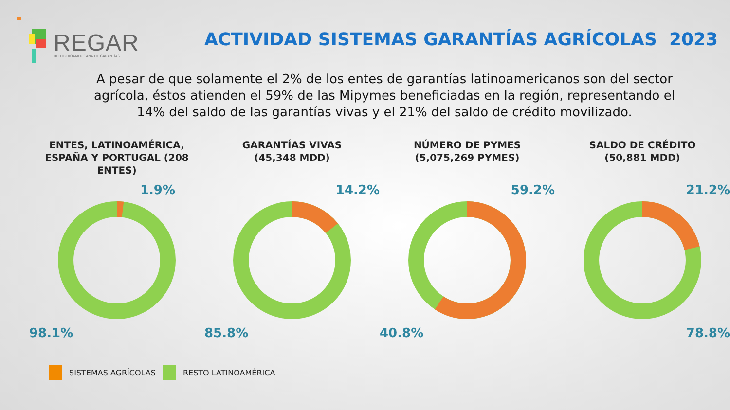REGAR
RED IBEROAMERICANA DE GARANTÍAS
ACTIVIDAD SISTEMAS GARANTÍAS AGRÍCOLAS 2023
A pesar de que solamente el 2% de los entes de garantías latinoamericanos son del sector agrícola, éstos atienden el 59% de las Mipymes beneficiadas en la región, representando el 14% del saldo de las garantías vivas y el 21% del saldo de crédito movilizado.
ENTES, LATINOAMÉRICA, ESPAÑA Y PORTUGAL (208 ENTES)
1.9%
98.1%
GARANTÍAS VIVAS
(45,348 MDD)
14.2%
85.8%
NÚMERO DE PYMES
(5,075,269 PYMES)
59.2%
40.8%
SALDO DE CRÉDITO
(50,881 MDD)
21.2%
78.8%
SISTEMAS AGRÍCOLAS RESTO LATINOAMÉRICA